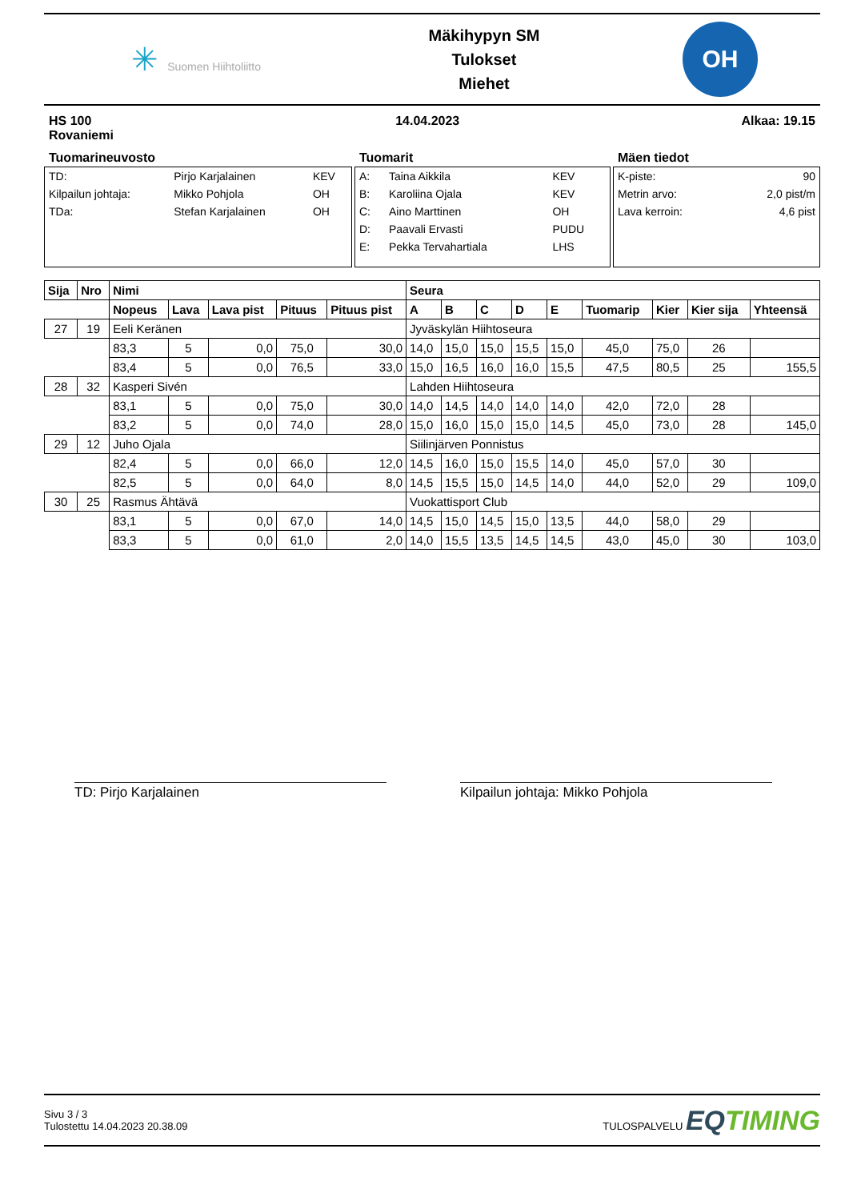✳ Suomen Hiihtoliitto
Mäkihypyn SM
Tulokset
Miehet
OH
HS 100
Rovaniemi
14.04.2023 Alkaa: 19.15
Tuomarineuvosto
| TD: | Pirjo Karjalainen | KEV |
| Kilpailun johtaja: | Mikko Pohjola | OH |
| TDa: | Stefan Karjalainen | OH |
Tuomarit
| A: | Taina Aikkila | KEV |
| B: | Karoliina Ojala | KEV |
| C: | Aino Marttinen | OH |
| D: | Paavali Ervasti | PUDU |
| E: | Pekka Tervahartiala | LHS |
Mäen tiedot
| K-piste: | 90 |
| Metrin arvo: | 2,0 pist/m |
| Lava kerroin: | 4,6 pist |
| Sija | Nro | Nimi | | | | | Seura | | | | | | | | |
| --- | --- | --- | --- | --- | --- | --- | --- | --- | --- | --- | --- | --- | --- | --- | --- |
| | | Nopeus | Lava | Lava pist | Pituus | Pituus pist | A | B | C | D | E | Tuomarip | Kier | Kier sija | Yhteensä |
| 27 | 19 | Eeli Keränen | | | | | Jyväskylän Hiihtoseura | | | | | | | | |
| | | 83,3 | 5 | 0,0 | 75,0 | 30,0 | 14,0 | 15,0 | 15,0 | 15,5 | 15,0 | 45,0 | 75,0 | 26 | |
| | | 83,4 | 5 | 0,0 | 76,5 | 33,0 | 15,0 | 16,5 | 16,0 | 16,0 | 15,5 | 47,5 | 80,5 | 25 | 155,5 |
| 28 | 32 | Kasperi Sivén | | | | | Lahden Hiihtoseura | | | | | | | | |
| | | 83,1 | 5 | 0,0 | 75,0 | 30,0 | 14,0 | 14,5 | 14,0 | 14,0 | 14,0 | 42,0 | 72,0 | 28 | |
| | | 83,2 | 5 | 0,0 | 74,0 | 28,0 | 15,0 | 16,0 | 15,0 | 15,0 | 14,5 | 45,0 | 73,0 | 28 | 145,0 |
| 29 | 12 | Juho Ojala | | | | | Siilinjärven Ponnistus | | | | | | | | |
| | | 82,4 | 5 | 0,0 | 66,0 | 12,0 | 14,5 | 16,0 | 15,0 | 15,5 | 14,0 | 45,0 | 57,0 | 30 | |
| | | 82,5 | 5 | 0,0 | 64,0 | 8,0 | 14,5 | 15,5 | 15,0 | 14,5 | 14,0 | 44,0 | 52,0 | 29 | 109,0 |
| 30 | 25 | Rasmus Ähtävä | | | | | Vuokattisport Club | | | | | | | | |
| | | 83,1 | 5 | 0,0 | 67,0 | 14,0 | 14,5 | 15,0 | 14,5 | 15,0 | 13,5 | 44,0 | 58,0 | 29 | |
| | | 83,3 | 5 | 0,0 | 61,0 | 2,0 | 14,0 | 15,5 | 13,5 | 14,5 | 14,5 | 43,0 | 45,0 | 30 | 103,0 |
TD: Pirjo Karjalainen Kilpailun johtaja: Mikko Pohjola
Sivu 3 / 3
Tulostettu 14.04.2023 20.38.09
TULOSPALVELU EQTIMING